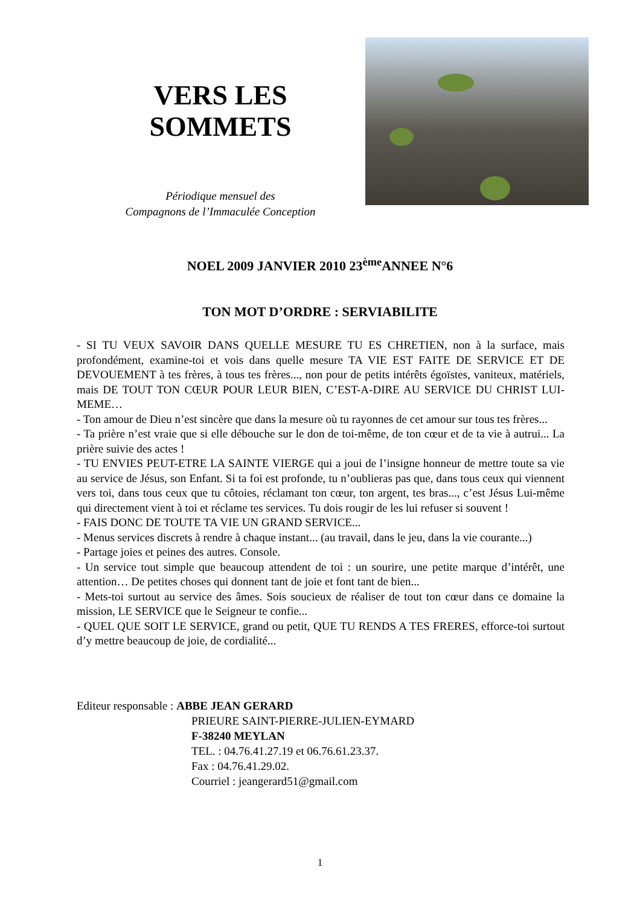VERS LES
SOMMETS
Périodique mensuel des
Compagnons de l’Immaculée Conception
NOEL 2009 JANVIER 2010 23<sup>ème</sup>ANNEE N°6
TON MOT D’ORDRE : SERVIABILITE
- SI TU VEUX SAVOIR DANS QUELLE MESURE TU ES CHRETIEN, non à la surface, mais profondément, examine-toi et vois dans quelle mesure TA VIE EST FAITE DE SERVICE ET DE DEVOUEMENT à tes frères, à tous tes frères..., non pour de petits intérêts égoïstes, vaniteux, matériels, mais DE TOUT TON CŒUR POUR LEUR BIEN, C’EST-A-DIRE AU SERVICE DU CHRIST LUI-MEME…
- Ton amour de Dieu n’est sincère que dans la mesure où tu rayonnes de cet amour sur tous tes frères...
- Ta prière n’est vraie que si elle débouche sur le don de toi-même, de ton cœur et de ta vie à autrui... La prière suivie des actes !
- TU ENVIES PEUT-ETRE LA SAINTE VIERGE qui a joui de l’insigne honneur de mettre toute sa vie au service de Jésus, son Enfant. Si ta foi est profonde, tu n’oublieras pas que, dans tous ceux qui viennent vers toi, dans tous ceux que tu côtoies, réclamant ton cœur, ton argent, tes bras..., c’est Jésus Lui-même qui directement vient à toi et réclame tes services. Tu dois rougir de les lui refuser si souvent !
- FAIS DONC DE TOUTE TA VIE UN GRAND SERVICE...
- Menus services discrets à rendre à chaque instant... (au travail, dans le jeu, dans la vie courante...)
- Partage joies et peines des autres. Console.
- Un service tout simple que beaucoup attendent de toi : un sourire, une petite marque d’intérêt, une attention… De petites choses qui donnent tant de joie et font tant de bien...
- Mets-toi surtout au service des âmes. Sois soucieux de réaliser de tout ton cœur dans ce domaine la mission, LE SERVICE que le Seigneur te confie...
- QUEL QUE SOIT LE SERVICE, grand ou petit, QUE TU RENDS A TES FRERES, efforce-toi surtout d’y mettre beaucoup de joie, de cordialité...
Editeur responsable : ABBE JEAN GERARD
PRIEURE SAINT-PIERRE-JULIEN-EYMARD
F-38240 MEYLAN
TEL. : 04.76.41.27.19 et 06.76.61.23.37.
Fax : 04.76.41.29.02.
Courriel : jeangerard51@gmail.com
1